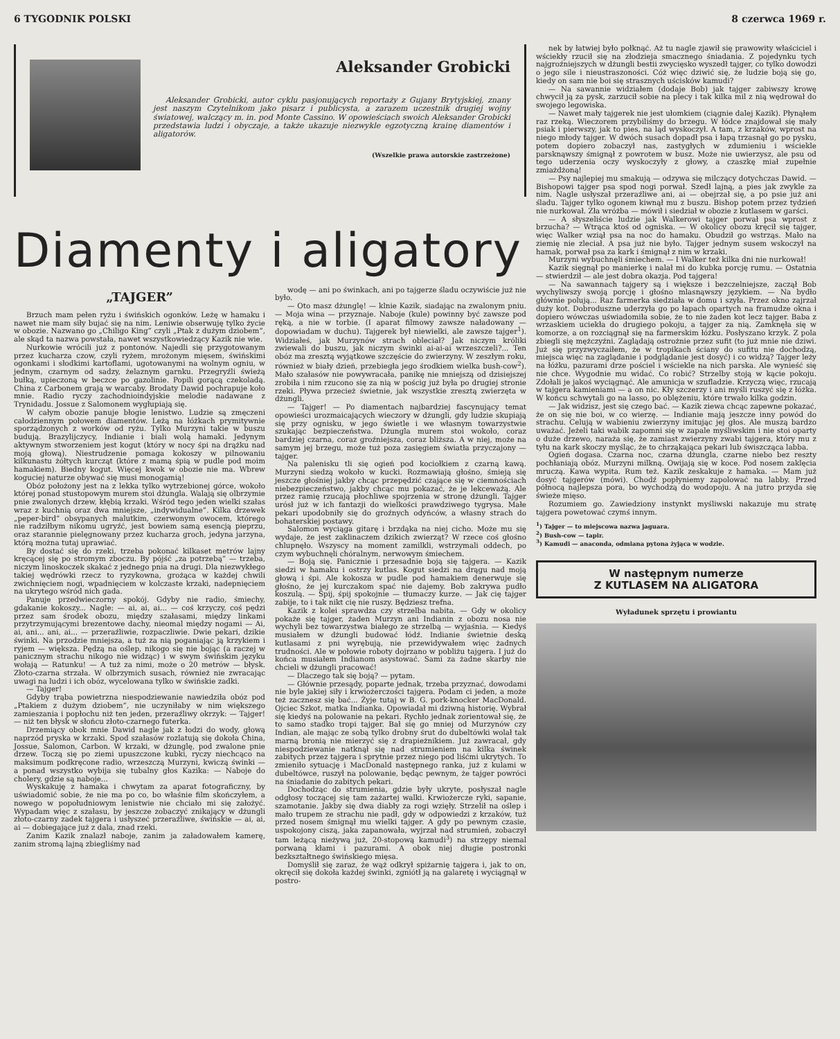6 TYGODNIK POLSKI 8 czerwca 1969 r.
Aleksander Grobicki
Aleksander Grobicki, autor cyklu pasjonujących reportaży z Gujany Brytyjskiej, znany jest naszym Czytelnikom jako pisarz i publicysta, a zarazem uczestnik drugiej wojny światowej, walczący m. in. pod Monte Cassino. W opowieściach swoich Aleksander Grobicki przedstawia ludzi i obyczaje, a także ukazuje niezwykle egzotyczną krainę diamentów i aligatorów.
(Wszelkie prawa autorskie zastrzeżone)
Diamenty i aligatory
„TAJGER”
Brzuch mam pełen ryżu i świńskich ogonków. Leżę w hamaku i nawet nie mam siły bujać się na nim. Leniwie obserwuję tylko życie w obozie. Nazwano go „Chiligo King” czyli „Ptak z dużym dziobem”, ale skąd ta nazwa powstała, nawet wszystkowiedzący Kazik nie wie.
Nurkowie wrócili już z pontonów. Najedli się przygotowanym przez kucharza czow, czyli ryżem, mrożonym mięsem, świńskimi ogonkami i słodkimi kartoflami, ugotowanymi na wolnym ogniu, w jednym, czarnym od sadzy, żelaznym garnku. Przegryźli świeżą bułką, upieczoną w beczce po gazolinie. Popili gorącą czekoladą. China z Carbonem grają w warcaby. Brodaty Dawid pochrapuje koło mnie. Radio ryczy zachodnioindyjskie melodie nadawane z Trynidadu. Jossue z Salomonem wygłupiają się.
W całym obozie panuje błogie lenistwo. Ludzie są zmęczeni całodziennym połowem diamentów. Leżą na łóżkach prymitywnie sporządzonych z worków od ryżu. Tylko Murzyni takie w buszu budują. Brazylijczycy, Indianie i biali wolą hamaki. Jedynym aktywnym stworzeniem jest kogut (który w nocy śpi na drążku nad moją głową). Niestrudzenie pomaga kokoszy w pilnowaniu kilkunastu żółtych kurcząt (które z mamą śpią w pudle pod moim hamakiem). Biedny kogut. Więcej kwok w obozie nie ma. Wbrew koguciej naturze obywać się musi monogamią!
Obóz położony jest na z lekka tylko wytrzebionej górce, wokoło której ponad stustopowym murem stoi dżungla. Walają się olbrzymie pnie zwalonych drzew, kłębią krzaki. Wśród tego jeden wielki szałas wraz z kuchnią oraz dwa mniejsze, „indywidualne”. Kilka drzewek „peper-bird” obsypanych malutkim, czerwonym owocem, którego nie radziłbym nikomu ugryźć, jest bowiem samą esencją pieprzu, oraz starannie pielęgnowany przez kucharza groch, jedyna jarzyna, którą można tutaj uprawiać.
By dostać się do rzeki, trzeba pokonać kilkaset metrów lajny kręcącej się po stromym zboczu. By pójść „za potrzebą” — trzeba, niczym linoskoczek skakać z jednego pnia na drugi. Dla niezwykłego takiej wędrówki rzecz to ryzykowna, grożąca w każdej chwili zwichnięciem nogi, wpadnięciem w kolczaste krzaki, nadepnięciem na ukrytego wśród nich gada.
Panuje przedwieczorny spokój. Gdyby nie radio, śmiechy, gdakanie kokoszy... Nagle: — ai, ai, ai... — coś krzyczy, coś pędzi przez sam środek obozu, między szałasami, między linkami przytrzymującymi brezentowe dachy, nieomal między nogami — Ai, ai, ani... ani, ai... — przeraźliwie, rozpaczliwie. Dwie pekari, dzikie świnki. Na przodzie mniejsza, a tuż za nią poganiając ją krzykiem i ryjem — większa. Pędzą na oślep, nikogo się nie bojąc (a raczej w panicznym strachu nikogo nie widząc) i w swym świńskim języku wołają — Ratunku! — A tuż za nimi, może o 20 metrów — błysk. Złoto-czarna strzała. W olbrzymich susach, również nie zwracając uwagi na ludzi i ich obóz, wycelowana tylko w świńskie zadki.
— Tajger!
Gdyby trąba powietrzna niespodziewanie nawiedziła obóz pod „Ptakiem z dużym dziobem”, nie uczyniłaby w nim większego zamieszania i popłochu niż ten jeden, przeraźliwy okrzyk: — Tajger! — niż ten błysk w słońcu złoto-czarnego futerka.
Drzemiący obok mnie Dawid nagle jak z łodzi do wody, głową naprzód pryska w krzaki. Spod szałasów rozlatują się dokoła China, Jossue, Salomon, Carbon. W krzaki, w dżunglę, pod zwalone pnie drzew. Toczą się po ziemi upuszczone kubki, ryczy niechcąco na maksimum podkręcone radio, wrzeszczą Murzyni, kwiczą świnki — a ponad wszystko wybija się tubalny głos Kazika: — Naboje do cholery, gdzie są naboje...
Wyskakuję z hamaka i chwytam za aparat fotograficzny, by uświadomić sobie, że nie ma po co, bo właśnie film skończyłem, a nowego w popołudniowym lenistwie nie chciało mi się założyć. Wypadam więc z szałasu, by jeszcze zobaczyć znikający w dżungli złoto-czarny zadek tajgera i usłyszeć przeraźliwe, świńskie — ai, ai, ai — dobiegające już z dala, znad rzeki.
Zanim Kazik znalazł naboje, zanim ja załadowałem kamerę, zanim stromą lajną zbiegliśmy nad
wodę — ani po świnkach, ani po tajgerze śladu oczywiście już nie było.
— Oto masz dżunglę! — klnie Kazik, siadając na zwalonym pniu. — Moja wina — przyznaje. Naboje (kule) powinny być zawsze pod ręką, a nie w torbie. (I aparat filmowy zawsze naładowany — dopowiadam w duchu). Tajgerek był niewielki, ale zawsze tajger<sup>1</sup>). Widziałeś, jak Murzynów strach obleciał? Jak niczym króliki zwiewali do buszu, jak niczym świnki ai-ai-ai wrzeszczeli?... Ten obóz ma zresztą wyjątkowe szczęście do zwierzyny. W zeszłym roku, również w biały dzień, przebiegła jego środkiem wielka bush-cow<sup>2</sup>). Mało szałasów nie powywracała, panikę nie mniejszą od dzisiejszej zrobiła i nim rzucono się za nią w pościg już była po drugiej stronie rzeki. Pływa przecież świetnie, jak wszystkie zresztą zwierzęta w dżungli.
— Tajger! — Po diamentach najbardziej fascynujący temat opowieści urozmaicających wieczory w dżungli, gdy ludzie skupiają się przy ognisku, w jego świetle i we własnym towarzystwie szukając bezpieczeństwa. Dżungla murem stoi wokoło, coraz bardziej czarna, coraz groźniejsza, coraz bliższa. A w niej, może na samym jej brzegu, może tuż poza zasięgiem światła przyczajony — tajger.
Na palenisku tli się ogień pod kociołkiem z czarną kawą. Murzyni siedzą wokoło w kucki. Rozmawiają głośno, śmieją się jeszcze głośniej jakby chcąc przepędzić czające się w ciemnościach niebezpieczeństwo, jakby chcąc mu pokazać, że je lekceważą. Ale przez ramię rzucają płochliwe spojrzenia w stronę dżungli. Tajger urósł już w ich fantazji do wielkości prawdziwego tygrysa. Małe pekari upodobniły się do groźnych odyńców, a własny strach do bohaterskiej postawy.
Salomon wyciąga gitarę i brzdąka na niej cicho. Może mu się wydaje, że jest zaklinaczem dzikich zwierząt? W rzece coś głośno chlupnęło. Wszyscy na moment zamilkli, wstrzymali oddech, po czym wybuchnęli chóralnym, nerwowym śmiechem.
— Boją się. Panicznie i przesadnie boją się tajgera. — Kazik siedzi w hamaku i ostrzy kutlas. Kogut siedzi na drągu nad moją głową i śpi. Ale kokosza w pudle pod hamakiem denerwuje się głośno, że jej kurczakom spać nie dajemy. Bob zakrywa pudło koszulą. — Śpij, śpij spokojnie — tłumaczy kurze. — Jak cię tajger zabije, to i tak nikt cię nie ruszy. Będziesz trefna.
Kazik z kolei sprawdza czy strzelba nabita. — Gdy w okolicy pokaże się tajger, żaden Murzyn ani Indianin z obozu nosa nie wychyli bez towarzystwa białego ze strzelbą — wyjaśnia. — Kiedyś musiałem w dżungli budować łódź. Indianie świetnie deską kutlasami z pni wyrębują, nie przewidywałem więc żadnych trudności. Ale w połowie roboty dojrzano w pobliżu tajgera. I już do końca musiałem Indianom asystować. Sami za żadne skarby nie chcieli w dżungli pracować!
— Dlaczego tak się boją? — pytam.
— Głównie przesądy, poparte jednak, trzeba przyznać, dowodami nie byle jakiej siły i krwiożerczości tajgera. Podam ci jeden, a może też zacznesz się bać... Żyje tutaj w B. G. pork-knocker MacDonald. Ojciec Szkot, matka Indianka. Opowiadał mi dziwną historię. Wybrał się kiedyś na polowanie na pekari. Rychło jednak zorientował się, że to samo stadko tropi tajger. Bał się go mniej od Murzynów czy Indian, ale mając ze sobą tylko drobny śrut do dubeltówki wolał tak marną bronią nie mierzyć się z drapieżnikiem. Już zawracał, gdy niespodziewanie natknął się nad strumieniem na kilka świnek zabitych przez tajgera i sprytnie przez niego pod liśćmi ukrytych. To zmieniło sytuację i MacDonald następnego ranka, już z kulami w dubeltówce, ruszył na polowanie, będąc pewnym, że tajger powróci na śniadanie do zabitych pekari.
Dochodząc do strumienia, gdzie były ukryte, posłyszał nagle odgłosy toczącej się tam zażartej walki. Krwiożercze ryki, sapanie, szamotanie. Jakby się dwa diabły za rogi wzięły. Strzelił na oślep i mało trupem ze strachu nie padł, gdy w odpowiedzi z krzaków, tuż przed nosem śmignął mu wielki tajger. A gdy po pewnym czasie, uspokojony ciszą, jaka zapanowała, wyjrzał nad strumień, zobaczył tam leżącą nieżywą już, 20-stopową kamudi<sup>3</sup>) na strzępy niemal porwaną kłami i pazurami. A obok niej długie postronki bezkształtnego świńskiego mięsa.
Domyślił się zaraz, że wąż odkrył spiżarnię tajgera i, jak to on, okręcił się dokoła każdej świnki, zgniótł ją na galaretę i wyciągnął w postro-
nek by łatwiej było połknąć. Aż tu nagle zjawił się prawowity właściciel i wściekły rzucił się na złodzieja smacznego śniadania. Z pojedynku tych najgroźniejszych w dżungli bestii zwycięsko wyszedł tajger, co tylko dowodzi o jego sile i nieustraszoności. Cóż więc dziwić się, że ludzie boją się go, kiedy on sam nie boi się strasznych uścisków kamudi?
— Na sawannie widziałem (dodaje Bob) jak tajger zabiwszy krowę chwycił ją za pysk, zarzucił sobie na plecy i tak kilka mil z nią wędrował do swojego legowiska.
— Nawet mały tajgerek nie jest ułomkiem (ciągnie dalej Kazik). Płynąłem raz rzeką. Wieczorem przybiliśmy do brzegu. W łódce znajdował się mały psiak i pierwszy, jak to pies, na ląd wyskoczył. A tam, z krzaków, wprost na niego młody tajger. W dwóch susach dopadł psa i łapą trzasnął go po pysku, potem dopiero zobaczył nas, zastygłych w zdumieniu i wściekle parsknąwszy śmignął z powrotem w busz. Może nie uwierzysz, ale psu od tego uderzenia oczy wyskoczyły z głowy, a czaszkę miał zupełnie zmiażdżoną!
— Psy najlepiej mu smakują — odzywa się milczący dotychczas Dawid. — Bishopowi tajger psa spod nogi porwał. Szedł lajną, a pies jak zwykle za nim. Nagle usłyszał przeraźliwe ani, ai — obejrzał się, a po psie już ani śladu. Tajger tylko ogonem kiwnął mu z buszu. Bishop potem przez tydzień nie nurkował. Zła wróżba — mówił i siedział w obozie z kutlasem w garści.
— A słyszeliście ludzie jak Walkerowi tajger porwał psa wprost z brzucha? — Wtrąca ktoś od ogniska. — W okolicy obozu kręcił się tajger, więc Walker wziął psa na noc do hamaku. Obudził go wstrząs. Mało na ziemię nie zleciał. A psa już nie było. Tajger jednym susem wskoczył na hamak, porwał psa za kark i śmignął z nim w krzaki.
Murzyni wybuchnęli śmiechem. — I Walker też kilka dni nie nurkował!
Kazik sięgnął po manierkę i nalał mi do kubka porcję rumu. — Ostatnia — stwierdził — ale jest dobra okazja. Pod tajgera!
— Na sawannach tajgery są i większe i bezczelniejsze, zaczął Bob wychyliwszy swoją porcję i głośno mlasnąwszy językiem. — Na bydło głównie polują... Raz farmerka siedziała w domu i szyła. Przez okno zajrzał duży kot. Dobroduszne uderzyła go po łapach opartych na framudze okna i dopiero wówczas uświadomiła sobie, że to nie żaden kot lecz tajger. Baba z wrzaskiem uciekła do drugiego pokoju, a tajger za nią. Zamknęła się w komorze, a on rozciągnął się na farmerskim łóżku. Posłyszano krzyk. Z pola zbiegli się mężczyźni. Zaglądają ostrożnie przez sufit (to już mnie nie dziwi. Już się przyzwyczaiłem, że w tropikach ściany do sufitu nie dochodzą, miejsca więc na zaglądanie i podglądanie jest dosyć) i co widzą? Tajger leży na łóżku, pazurami drze pościel i wściekle na nich parska. Ale wynieść się nie chce. Wygodnie mu widać. Co robić? Strzelby stoją w kącie pokoju. Zdołali je jakoś wyciągnąć. Ale amunicja w szufladzie. Krzyczą więc, rzucają w tajgera kamieniami — a on nic. Kły szczerzy i ani myśli ruszyć się z łóżka. W końcu schwytali go na lasso, po oblężeniu, które trwało kilka godzin.
— Jak widzisz, jest się czego bać. — Kazik ziewa chcąc zapewne pokazać, że on się nie boi, w co wierzę. — Indianie mają jeszcze inny powód do strachu. Celują w wabieniu zwierzyny imitując jej głos. Ale muszą bardzo uważać. Jeżeli taki wabik zapomni się w zapale myśliwskim i nie stoi oparty o duże drzewo, naraża się, że zamiast zwierzyny zwabi tajgera, który mu z tyłu na kark skoczy myśląc, że to chrząkająca pekari lub świszcząca labba.
Ogień dogasa. Czarna noc, czarna dżungla, czarne niebo bez reszty pochłaniają obóz. Murzyni milkną. Owijają się w koce. Pod nosem zaklęcia mruczą. Kawa wypita. Rum też. Kazik zeskakuje z hamaka. — Mam już dosyć tajgerów (mówi). Chodź popłyniemy zapolować na labby. Przed północą najlepsza pora, bo wychodzą do wodopoju. A na jutro przyda się świeże mięso.
Rozumiem go. Zawiedziony instynkt myśliwski nakazuje mu stratę tajgera powetować czymś innym.
<sup>1</sup>) Tajger — to miejscowa nazwa jaguara.
<sup>2</sup>) Bush-cow — tapir.
<sup>3</sup>) Kamudi — anaconda, odmiana pytona żyjąca w wodzie.
W następnym numerze
Z KUTLASEM NA ALIGATORA
Wyładunek sprzętu i prowiantu